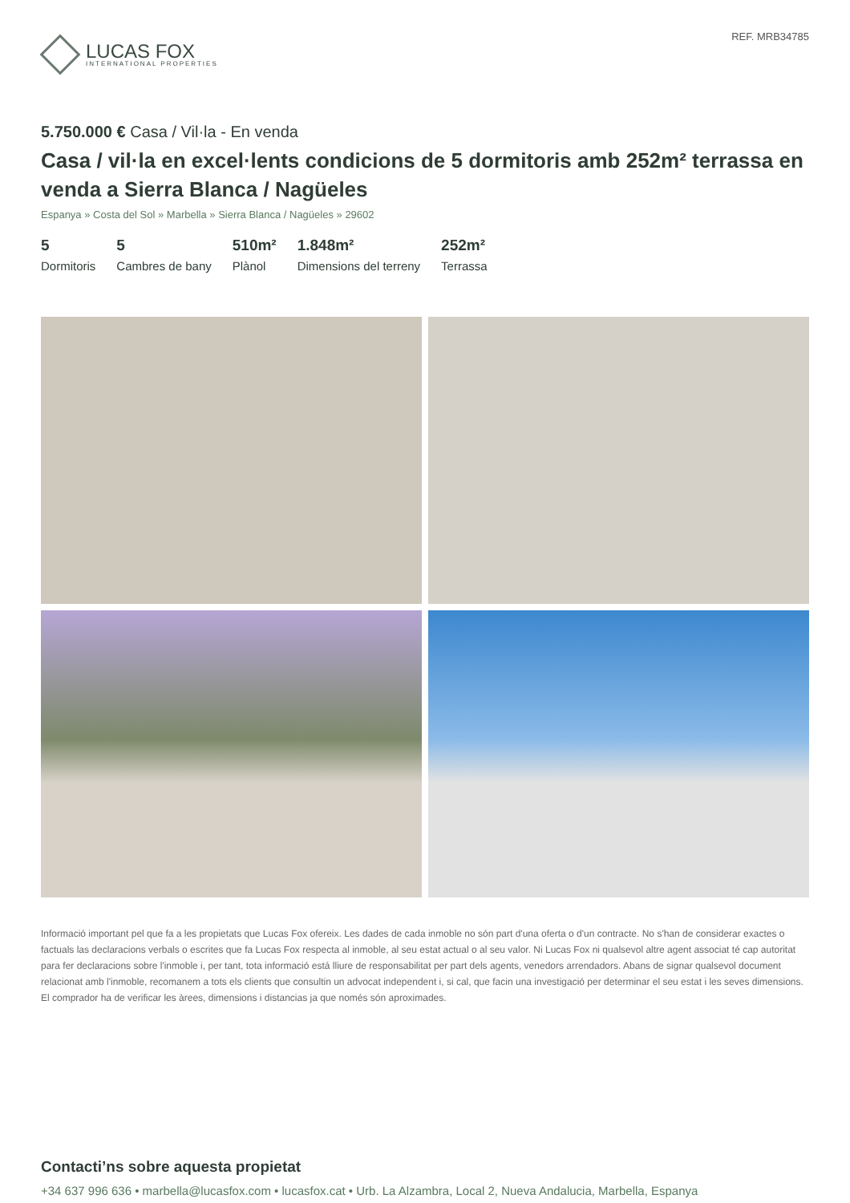LUCAS FOX
INTERNATIONAL PROPERTIES
REF. MRB34785
5.750.000 € Casa / Vil·la - En venda
Casa / vil·la en excel·lents condicions de 5 dormitoris amb 252m² terrassa en venda a Sierra Blanca / Nagüeles
Espanya » Costa del Sol » Marbella » Sierra Blanca / Nagüeles » 29602
5
Dormitoris
5
Cambres de bany
510m²
Plànol
1.848m²
Dimensions del terreny
252m²
Terrassa
Informació important pel que fa a les propietats que Lucas Fox ofereix. Les dades de cada inmoble no són part d'una oferta o d'un contracte. No s'han de considerar exactes o factuals las declaracions verbals o escrites que fa Lucas Fox respecta al inmoble, al seu estat actual o al seu valor. Ni Lucas Fox ni qualsevol altre agent associat té cap autoritat para fer declaracions sobre l'inmoble i, per tant, tota informació está lliure de responsabilitat per part dels agents, venedors arrendadors. Abans de signar qualsevol document relacionat amb l'inmoble, recomanem a tots els clients que consultin un advocat independent i, si cal, que facin una investigació per determinar el seu estat i les seves dimensions. El comprador ha de verificar les àrees, dimensions i distancias ja que només són aproximades.
Contacti’ns sobre aquesta propietat
+34 637 996 636 • marbella@lucasfox.com • lucasfox.cat • Urb. La Alzambra, Local 2, Nueva Andalucia, Marbella, Espanya